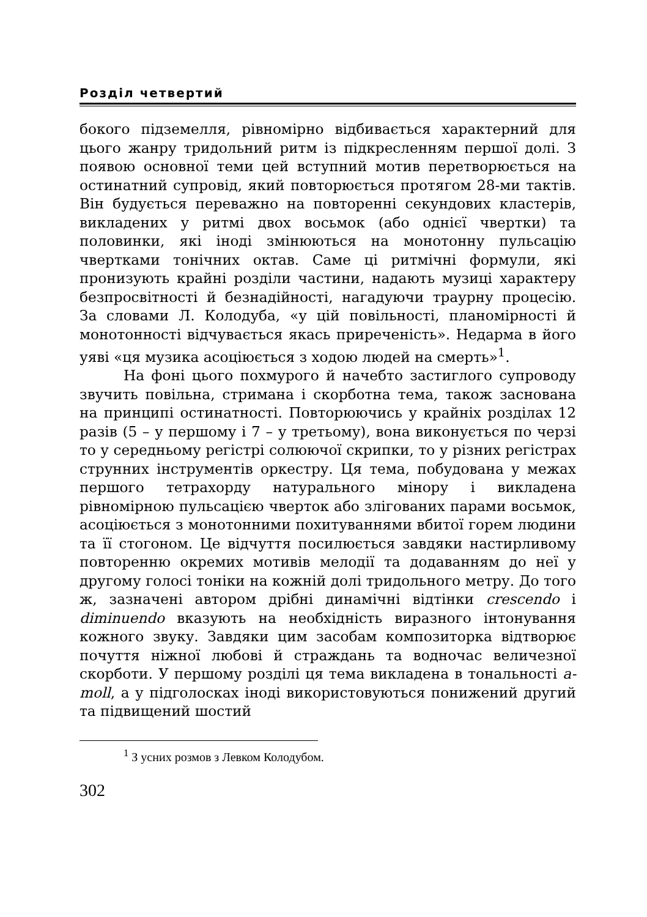Розділ четвертий
бокого підземелля, рівномірно відбивається характерний для цього жанру тридольний ритм із підкресленням першої долі. З появою основної теми цей вступний мотив перетворюється на остинатний супровід, який повторюється протягом 28-ми тактів. Він будується переважно на повторенні секундових кластерів, викладених у ритмі двох восьмок (або однієї чвертки) та половинки, які іноді змінюються на монотонну пульсацію чвертками тонічних октав. Саме ці ритмічні формули, які пронизують крайні розділи частини, надають музиці характеру безпросвітності й безнадійності, нагадуючи траурну процесію. За словами Л. Колодуба, «у цій повільності, планомірності й монотонності відчувається якась приреченість». Недарма в його уяві «ця музика асоціюється з ходою людей на смерть»<sup>1</sup>.
На фоні цього похмурого й начебто застиглого супроводу звучить повільна, стримана і скорботна тема, також заснована на принципі остинатності. Повторюючись у крайніх розділах 12 разів (5 – у першому і 7 – у третьому), вона виконується по черзі то у середньому регістрі солюючої скрипки, то у різних регістрах струнних інструментів оркестру. Ця тема, побудована у межах першого тетрахорду натурального мінору і викладена рівномірною пульсацією чверток або злігованих парами восьмок, асоціюється з монотонними похитуваннями вбитої горем людини та її стогоном. Це відчуття посилюється завдяки настирливому повторенню окремих мотивів мелодії та додаванням до неї у другому голосі тоніки на кожній долі тридольного метру. До того ж, зазначені автором дрібні динамічні відтінки crescendo і diminuendo вказують на необхідність виразного інтонування кожного звуку. Завдяки цим засобам композиторка відтворює почуття ніжної любові й страждань та водночас величезної скорботи. У першому розділі ця тема викладена в тональності a-moll, а у підголосках іноді використовуються понижений другий та підвищений шостий
<sup>1</sup> З усних розмов з Левком Колодубом.
302